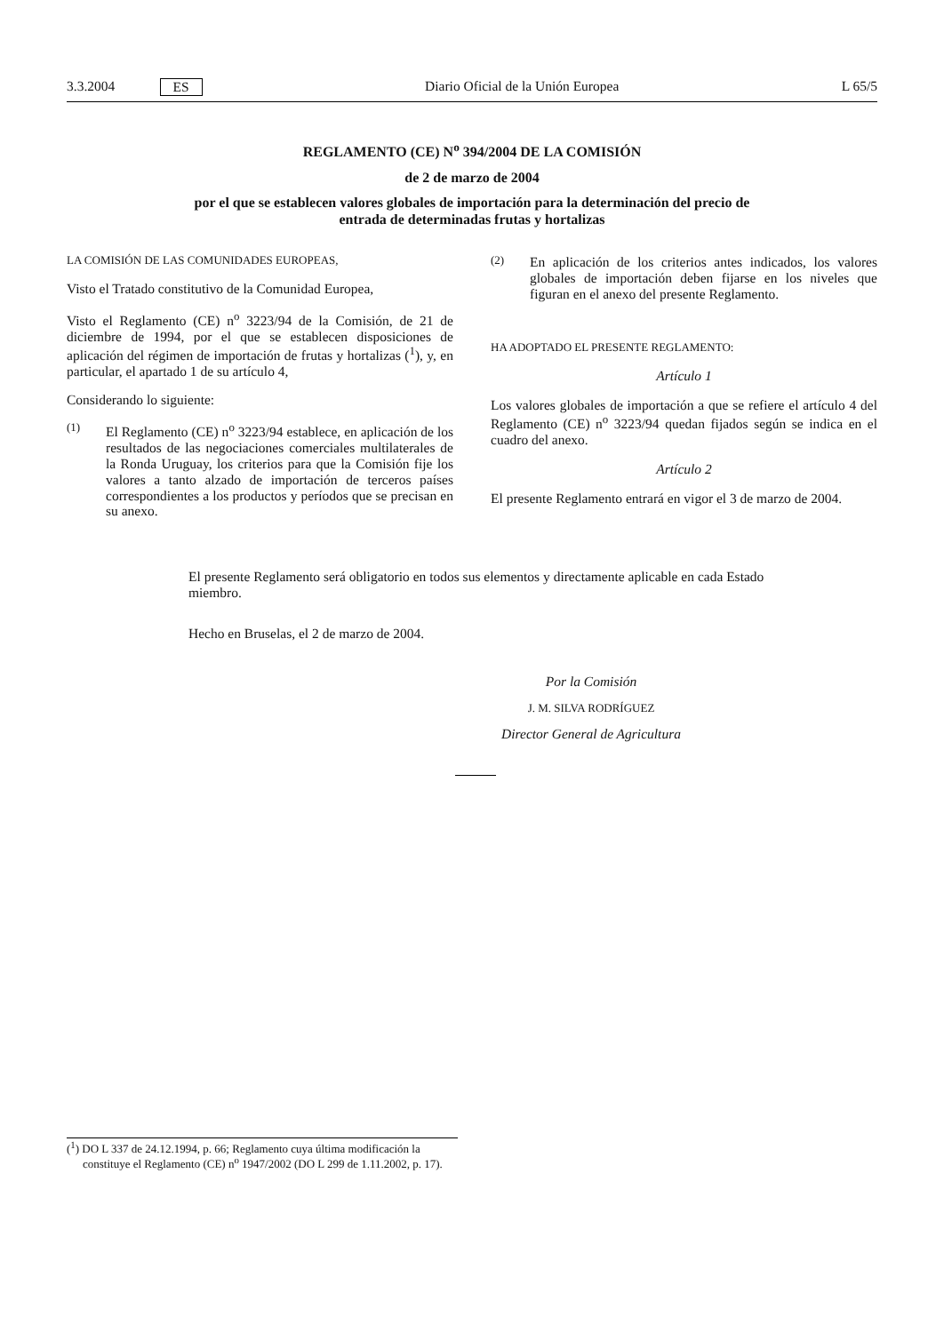3.3.2004 ES Diario Oficial de la Unión Europea L 65/5
REGLAMENTO (CE) N<sup>o</sup> 394/2004 DE LA COMISIÓN
de 2 de marzo de 2004
por el que se establecen valores globales de importación para la determinación del precio de
entrada de determinadas frutas y hortalizas
LA COMISIÓN DE LAS COMUNIDADES EUROPEAS,
Visto el Tratado constitutivo de la Comunidad Europea,
Visto el Reglamento (CE) n<sup>o</sup> 3223/94 de la Comisión, de 21 de diciembre de 1994, por el que se establecen disposiciones de aplicación del régimen de importación de frutas y hortalizas (<sup>1</sup>), y, en particular, el apartado 1 de su artículo 4,
Considerando lo siguiente:
(1)
El Reglamento (CE) n<sup>o</sup> 3223/94 establece, en aplicación de los resultados de las negociaciones comerciales multilaterales de la Ronda Uruguay, los criterios para que la Comisión fije los valores a tanto alzado de importación de terceros países correspondientes a los productos y períodos que se precisan en su anexo.
(2)
En aplicación de los criterios antes indicados, los valores globales de importación deben fijarse en los niveles que figuran en el anexo del presente Reglamento.
HA ADOPTADO EL PRESENTE REGLAMENTO:
Artículo 1
Los valores globales de importación a que se refiere el artículo 4 del Reglamento (CE) n<sup>o</sup> 3223/94 quedan fijados según se indica en el cuadro del anexo.
Artículo 2
El presente Reglamento entrará en vigor el 3 de marzo de 2004.
El presente Reglamento será obligatorio en todos sus elementos y directamente aplicable en cada Estado miembro.
Hecho en Bruselas, el 2 de marzo de 2004.
Por la Comisión
J. M. SILVA RODRÍGUEZ
Director General de Agricultura
(<sup>1</sup>) DO L 337 de 24.12.1994, p. 66; Reglamento cuya última modificación la constituye el Reglamento (CE) n<sup>o</sup> 1947/2002 (DO L 299 de 1.11.2002, p. 17).